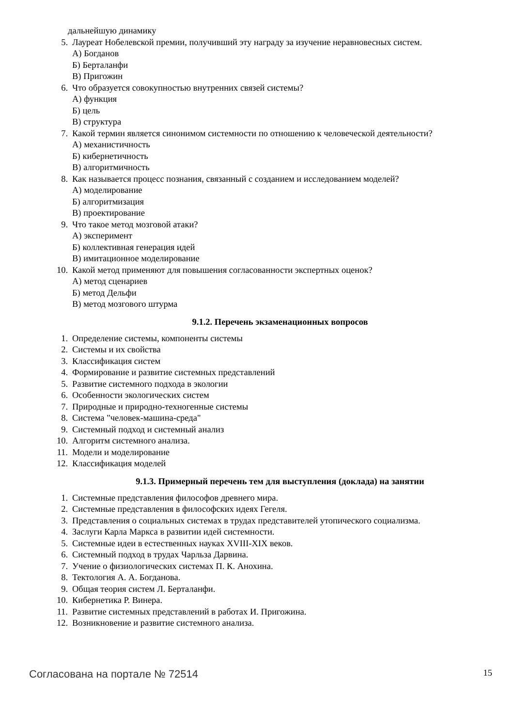дальнейшую динамику
5. Лауреат Нобелевской премии, получивший эту награду за изучение неравновесных систем.
А) Богданов
Б) Берталанфи
В) Пригожин
6. Что образуется совокупностью внутренних связей системы?
А) функция
Б) цель
В) структура
7. Какой термин является синонимом системности по отношению к человеческой деятельности?
А) механистичность
Б) кибернетичность
В) алгоритмичность
8. Как называется процесс познания, связанный с созданием и исследованием моделей?
А) моделирование
Б) алгоритмизация
В) проектирование
9. Что такое метод мозговой атаки?
А) эксперимент
Б) коллективная генерация идей
В) имитационное моделирование
10. Какой метод применяют для повышения согласованности экспертных оценок?
А) метод сценариев
Б) метод Дельфи
В) метод мозгового штурма
9.1.2. Перечень экзаменационных вопросов
1. Определение системы, компоненты системы
2. Системы и их свойства
3. Классификация систем
4. Формирование и развитие системных представлений
5. Развитие системного подхода в экологии
6. Особенности экологических систем
7. Природные и природно-техногенные системы
8. Система "человек-машина-среда"
9. Системный подход и системный анализ
10. Алгоритм системного анализа.
11. Модели и моделирование
12. Классификация моделей
9.1.3. Примерный перечень тем для выступления (доклада) на занятии
1. Системные представления философов древнего мира.
2. Системные представления в философских идеях Гегеля.
3. Представления о социальных системах в трудах представителей утопического социализма.
4. Заслуги Карла Маркса в развитии идей системности.
5. Системные идеи в естественных науках XVIII-XIX веков.
6. Системный подход в трудах Чарльза Дарвина.
7. Учение о физиологических системах П. К. Анохина.
8. Тектология А. А. Богданова.
9. Общая теория систем Л. Берталанфи.
10. Кибернетика Р. Винера.
11. Развитие системных представлений в работах И. Пригожина.
12. Возникновение и развитие системного анализа.
Согласована на портале № 72514 15